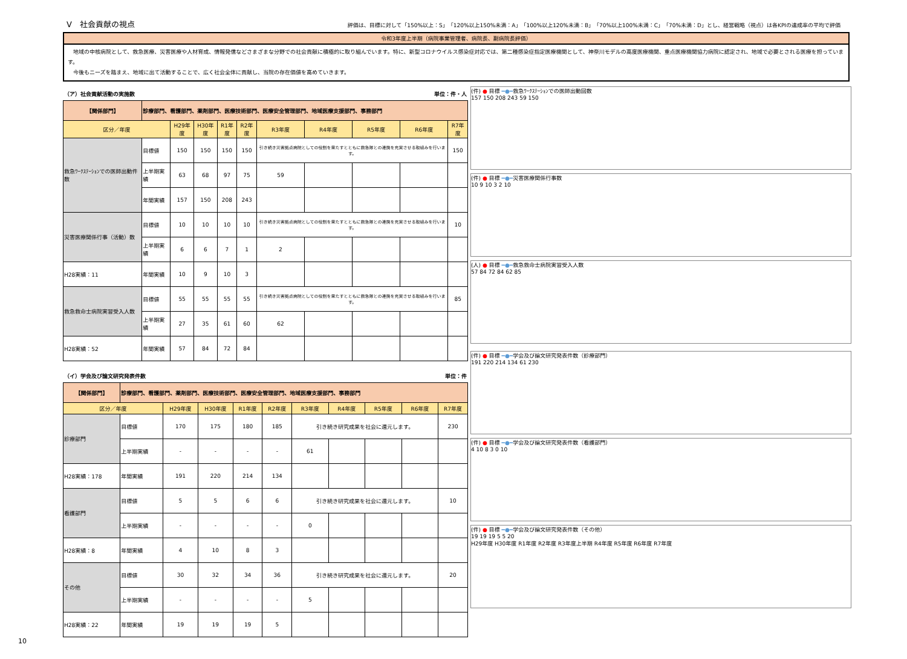Ⅴ　社会貢献の視点
評価は、目標に対して「150%以上：S」「120%以上150%未満：A」「100%以上120%未満：B」「70%以上100%未満：C」「70%未満：D」とし、経営戦略（視点）は各KPIの達成率の平均で評価
令和3年度上半期（病院事業管理者、病院長、副病院長評価）
　地域の中核病院として、救急医療、災害医療や人材育成、情報発信などさまざまな分野での社会貢献に積極的に取り組んでいます。特に、新型コロナウイルス感染症対応では、第二種感染症指定医療機関として、神奈川モデルの高度医療機関、重点医療機関協力病院に認定され、地域で必要とされる医療を担っています。
　今後もニーズを踏まえ、地域に出て活動することで、広く社会全体に貢献し、当院の存在価値を高めていきます。
（ア）社会貢献活動の実施数 単位：件・人
| 【関係部門】 | 診療部門、看護部門、薬剤部門、医療技術部門、医療安全管理部門、地域医療支援部門、事務部門 | | | | | | | | | |
| 区分／年度 | | H29年度 | H30年度 | R1年度 | R2年度 | R3年度 | R4年度 | R5年度 | R6年度 | R7年度 |
| 救急ﾜｰｸｽﾃｰｼｮﾝでの医師出動件数 | 目標値 | 150 | 150 | 150 | 150 | 引き続き災害拠点病院としての役割を果たすとともに救急隊との連携を充実させる取組みを行います。 | | | | 150 |
| | 上半期実績 | 63 | 68 | 97 | 75 | 59 | | | | |
| | 年間実績 | 157 | 150 | 208 | 243 | | | | | |
| 災害医療関係行事（活動）数 | 目標値 | 10 | 10 | 10 | 10 | 引き続き災害拠点病院としての役割を果たすとともに救急隊との連携を充実させる取組みを行います。 | | | | 10 |
| | 上半期実績 | 6 | 6 | 7 | 1 | 2 | | | | |
| H28実績：11 | 年間実績 | 10 | 9 | 10 | 3 | | | | | |
| 救急救命士病院実習受入人数 | 目標値 | 55 | 55 | 55 | 55 | 引き続き災害拠点病院としての役割を果たすとともに救急隊との連携を充実させる取組みを行います。 | | | | 85 |
| | 上半期実績 | 27 | 35 | 61 | 60 | 62 | | | | |
| H28実績：52 | 年間実績 | 57 | 84 | 72 | 84 | | | | | |
（イ）学会及び論文研究発表件数 単位：件
| 【関係部門】 | 診療部門、看護部門、薬剤部門、医療技術部門、医療安全管理部門、地域医療支援部門、事務部門 | | | | | | | | | |
| 区分／年度 | | H29年度 | H30年度 | R1年度 | R2年度 | R3年度 | R4年度 | R5年度 | R6年度 | R7年度 |
| 診療部門 | 目標値 | 170 | 175 | 180 | 185 | 引き続き研究成果を社会に還元します。 | | | | 230 |
| | 上半期実績 | - | - | - | - | 61 | | | | |
| H28実績：178 | 年間実績 | 191 | 220 | 214 | 134 | | | | | |
| 看護部門 | 目標値 | 5 | 5 | 6 | 6 | 引き続き研究成果を社会に還元します。 | | | | 10 |
| | 上半期実績 | - | - | - | - | 0 | | | | |
| H28実績：8 | 年間実績 | 4 | 10 | 8 | 3 | | | | | |
| その他 | 目標値 | 30 | 32 | 34 | 36 | 引き続き研究成果を社会に還元します。 | | | | 20 |
| | 上半期実績 | - | - | - | - | 5 | | | | |
| H28実績：22 | 年間実績 | 19 | 19 | 19 | 5 | | | | | |
(件) ● 目標 ━●━救急ﾜｰｸｽﾃｰｼｮﾝでの医師出動回数
157 150 208 243 59 150
(件) ● 目標 ━●━災害医療関係行事数
10 9 10 3 2 10
(人) ● 目標 ━●━救急救命士病院実習受入人数
57 84 72 84 62 85
(件) ● 目標 ━●━学会及び論文研究発表件数（診療部門）
191 220 214 134 61 230
(件) ● 目標 ━●━学会及び論文研究発表件数（看護部門）
4 10 8 3 0 10
(件) ● 目標 ━●━学会及び論文研究発表件数（その他）
19 19 19 5 5 20
H29年度 H30年度 R1年度 R2年度 R3年度上半期 R4年度 R5年度 R6年度 R7年度
10